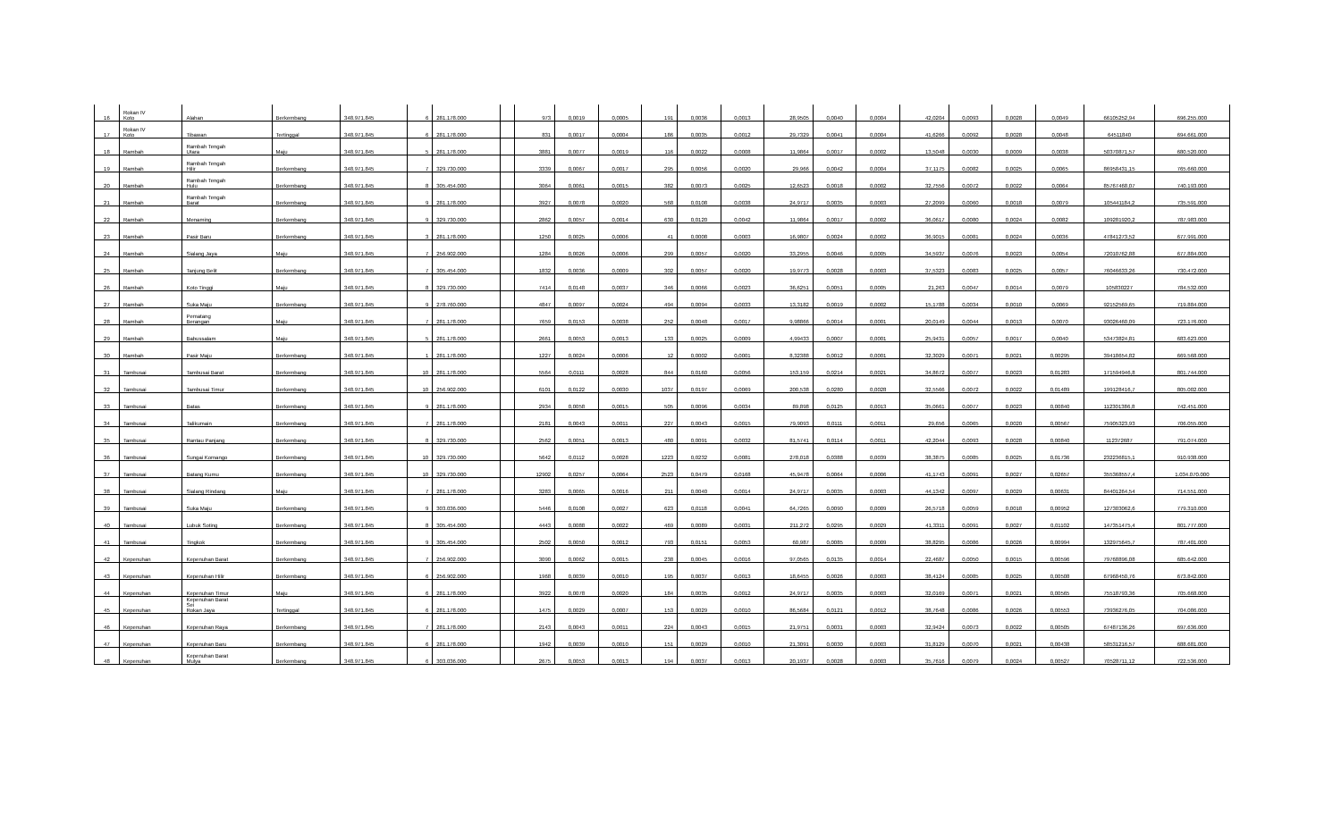| 16 | Rokan IV Koto | Alahan | Berkembang | 348.971.845 | 6 | 281.178.000 | | 973 | 0,0019 | 0,0005 | 191 | 0,0036 | 0,0013 | 28,9505 | 0,0040 | 0,0004 | 42,0204 | 0,0093 | 0,0028 | 0,0049 | 66105252,94 | 696.255.000 |
| 17 | Rokan IV Koto | Tibawan | Tertinggal | 348.971.845 | 6 | 281.178.000 | | 831 | 0,0017 | 0,0004 | 186 | 0,0035 | 0,0012 | 29,7329 | 0,0041 | 0,0004 | 41,6266 | 0,0092 | 0,0028 | 0,0048 | 64511840 | 694.661.000 |
| 18 | Rambah | Rambah Tengah Utara | Maju | 348.971.845 | 5 | 281.178.000 | | 3881 | 0,0077 | 0,0019 | 116 | 0,0022 | 0,0008 | 11,9864 | 0,0017 | 0,0002 | 13,5048 | 0,0030 | 0,0009 | 0,0038 | 50370871,57 | 680.520.000 |
| 19 | Rambah | Rambah Tengah Hilir | Berkembang | 348.971.845 | 7 | 329.730.000 | | 3339 | 0,0067 | 0,0017 | 295 | 0,0056 | 0,0020 | 29,966 | 0,0042 | 0,0004 | 37,1175 | 0,0082 | 0,0025 | 0,0065 | 86958431,15 | 765.660.000 |
| 20 | Rambah | Rambah Tengah Hulu | Berkembang | 348.971.845 | 8 | 305.454.000 | | 3064 | 0,0061 | 0,0015 | 382 | 0,0073 | 0,0025 | 12,6523 | 0,0018 | 0,0002 | 32,7556 | 0,0072 | 0,0022 | 0,0064 | 85767468,07 | 740.193.000 |
| 21 | Rambah | Rambah Tengah Barat | Berkembang | 348.971.845 | 9 | 281.178.000 | | 3927 | 0,0078 | 0,0020 | 568 | 0,0108 | 0,0038 | 24,9717 | 0,0035 | 0,0003 | 27,2099 | 0,0060 | 0,0018 | 0,0079 | 105441184,2 | 735.591.000 |
| 22 | Rambah | Menaming | Berkembang | 348.971.845 | 9 | 329.730.000 | | 2862 | 0,0057 | 0,0014 | 630 | 0,0120 | 0,0042 | 11,9864 | 0,0017 | 0,0002 | 36,0617 | 0,0080 | 0,0024 | 0,0082 | 109281920,2 | 787.983.000 |
| 23 | Rambah | Pasir Baru | Berkembang | 348.971.845 | 3 | 281.178.000 | | 1250 | 0,0025 | 0,0006 | 41 | 0,0008 | 0,0003 | 16,9807 | 0,0024 | 0,0002 | 36,9015 | 0,0081 | 0,0024 | 0,0036 | 47841273,52 | 677.991.000 |
| 24 | Rambah | Sialang Jaya | Maju | 348.971.845 | 7 | 256.902.000 | | 1284 | 0,0026 | 0,0006 | 299 | 0,0057 | 0,0020 | 33,2955 | 0,0046 | 0,0005 | 34,5937 | 0,0076 | 0,0023 | 0,0054 | 72010762,88 | 677.884.000 |
| 25 | Rambah | Tanjung Belit | Berkembang | 348.971.845 | 7 | 305.454.000 | | 1832 | 0,0036 | 0,0009 | 302 | 0,0057 | 0,0020 | 19,9773 | 0,0028 | 0,0003 | 37,5323 | 0,0083 | 0,0025 | 0,0057 | 76046633,26 | 730.472.000 |
| 26 | Rambah | Koto Tinggi | Maju | 348.971.845 | 8 | 329.730.000 | | 7414 | 0,0148 | 0,0037 | 346 | 0,0066 | 0,0023 | 36,6251 | 0,0051 | 0,0005 | 21,263 | 0,0047 | 0,0014 | 0,0079 | 105830227 | 784.532.000 |
| 27 | Rambah | Suka Maju | Berkembang | 348.971.845 | 9 | 278.760.000 | | 4847 | 0,0097 | 0,0024 | 494 | 0,0094 | 0,0033 | 13,3182 | 0,0019 | 0,0002 | 15,1788 | 0,0034 | 0,0010 | 0,0069 | 92152569,65 | 719.884.000 |
| 28 | Rambah | Pematang Berangan | Maju | 348.971.845 | 7 | 281.178.000 | | 7659 | 0,0153 | 0,0038 | 252 | 0,0048 | 0,0017 | 9,98866 | 0,0014 | 0,0001 | 20,0149 | 0,0044 | 0,0013 | 0,0070 | 93026460,09 | 723.176.000 |
| 29 | Rambah | Babussalam | Maju | 348.971.845 | 5 | 281.178.000 | | 2661 | 0,0053 | 0,0013 | 133 | 0,0025 | 0,0009 | 4,99433 | 0,0007 | 0,0001 | 25,9431 | 0,0057 | 0,0017 | 0,0040 | 53473824,81 | 683.623.000 |
| 30 | Rambah | Pasir Maju | Berkembang | 348.971.845 | 1 | 281.178.000 | | 1227 | 0,0024 | 0,0006 | 12 | 0,0002 | 0,0001 | 8,32388 | 0,0012 | 0,0001 | 32,3029 | 0,0071 | 0,0021 | 0,00295 | 39418654,82 | 669.568.000 |
| 31 | Tambusai | Tambusai Barat | Berkembang | 348.971.845 | 10 | 281.178.000 | | 5564 | 0,0111 | 0,0028 | 844 | 0,0160 | 0,0056 | 153,159 | 0,0214 | 0,0021 | 34,8672 | 0,0077 | 0,0023 | 0,01283 | 171594946,8 | 801.744.000 |
| 32 | Tambusai | Tambusai Timur | Berkembang | 348.971.845 | 10 | 256.902.000 | | 6101 | 0,0122 | 0,0030 | 1037 | 0,0197 | 0,0069 | 200,538 | 0,0280 | 0,0028 | 32,5566 | 0,0072 | 0,0022 | 0,01489 | 199128416,7 | 805.002.000 |
| 33 | Tambusai | Batas | Berkembang | 348.971.845 | 9 | 281.178.000 | | 2934 | 0,0058 | 0,0015 | 505 | 0,0096 | 0,0034 | 89,898 | 0,0125 | 0,0013 | 35,0661 | 0,0077 | 0,0023 | 0,00840 | 112301386,8 | 742.451.000 |
| 34 | Tambusai | Talikumain | Berkembang | 348.971.845 | 7 | 281.178.000 | | 2181 | 0,0043 | 0,0011 | 227 | 0,0043 | 0,0015 | 79,9093 | 0,0111 | 0,0011 | 29,656 | 0,0065 | 0,0020 | 0,00567 | 75905323,93 | 706.055.000 |
| 35 | Tambusai | Rantau Panjang | Berkembang | 348.971.845 | 8 | 329.730.000 | | 2562 | 0,0051 | 0,0013 | 480 | 0,0091 | 0,0032 | 81,5741 | 0,0114 | 0,0011 | 42,2044 | 0,0093 | 0,0028 | 0,00840 | 112372687 | 791.074.000 |
| 36 | Tambusai | Sungai Komango | Berkembang | 348.971.845 | 10 | 329.730.000 | | 5642 | 0,0112 | 0,0028 | 1223 | 0,0232 | 0,0081 | 278,018 | 0,0388 | 0,0039 | 38,3875 | 0,0085 | 0,0025 | 0,01736 | 232236815,1 | 910.938.000 |
| 37 | Tambusai | Batang Kumu | Berkembang | 348.971.845 | 10 | 329.730.000 | | 12902 | 0,0257 | 0,0064 | 2523 | 0,0479 | 0,0168 | 45,9478 | 0,0064 | 0,0006 | 41,1743 | 0,0091 | 0,0027 | 0,02657 | 355368557,4 | 1.034.070.000 |
| 38 | Tambusai | Sialang Rindang | Maju | 348.971.845 | 7 | 281.178.000 | | 3283 | 0,0065 | 0,0016 | 211 | 0,0040 | 0,0014 | 24,9717 | 0,0035 | 0,0003 | 44,1342 | 0,0097 | 0,0029 | 0,00631 | 84401264,54 | 714.551.000 |
| 39 | Tambusai | Suka Maju | Berkembang | 348.971.845 | 9 | 303.036.000 | | 5446 | 0,0108 | 0,0027 | 623 | 0,0118 | 0,0041 | 64,7265 | 0,0090 | 0,0009 | 26,5718 | 0,0059 | 0,0018 | 0,00952 | 127303062,6 | 779.310.000 |
| 40 | Tambusai | Lubuk Soting | Berkembang | 348.971.845 | 8 | 305.454.000 | | 4443 | 0,0088 | 0,0022 | 469 | 0,0089 | 0,0031 | 211,272 | 0,0295 | 0,0029 | 41,3311 | 0,0091 | 0,0027 | 0,01102 | 147351475,4 | 801.777.000 |
| 41 | Tambusai | Tingkok | Berkembang | 348.971.845 | 9 | 305.454.000 | | 2502 | 0,0050 | 0,0012 | 793 | 0,0151 | 0,0053 | 60,987 | 0,0085 | 0,0009 | 38,8295 | 0,0086 | 0,0026 | 0,00994 | 132975645,7 | 787.401.000 |
| 42 | Kepenuhan | Kepenuhan Barat | Berkembang | 348.971.845 | 7 | 256.902.000 | | 3090 | 0,0062 | 0,0015 | 238 | 0,0045 | 0,0016 | 97,0565 | 0,0135 | 0,0014 | 22,4687 | 0,0050 | 0,0015 | 0,00596 | 79768896,08 | 685.642.000 |
| 43 | Kepenuhan | Kepenuhan Hilir | Berkembang | 348.971.845 | 6 | 256.902.000 | | 1968 | 0,0039 | 0,0010 | 195 | 0,0037 | 0,0013 | 18,6455 | 0,0026 | 0,0003 | 38,4124 | 0,0085 | 0,0025 | 0,00508 | 67968450,76 | 673.842.000 |
| 44 | Kepenuhan | Kepenuhan Timur | Maju | 348.971.845 | 6 | 281.178.000 | | 3922 | 0,0078 | 0,0020 | 184 | 0,0035 | 0,0012 | 24,9717 | 0,0035 | 0,0003 | 32,0169 | 0,0071 | 0,0021 | 0,00565 | 75518793,36 | 705.668.000 |
| 45 | Kepenuhan | Kepenuhan Barat Sei Rokan Jaya | Tertinggal | 348.971.845 | 6 | 281.178.000 | | 1475 | 0,0029 | 0,0007 | 153 | 0,0029 | 0,0010 | 86,5684 | 0,0121 | 0,0012 | 38,7648 | 0,0086 | 0,0026 | 0,00553 | 73936276,05 | 704.086.000 |
| 46 | Kepenuhan | Kepenuhan Raya | Berkembang | 348.971.845 | 7 | 281.178.000 | | 2143 | 0,0043 | 0,0011 | 224 | 0,0043 | 0,0015 | 21,9751 | 0,0031 | 0,0003 | 32,9424 | 0,0073 | 0,0022 | 0,00505 | 67487136,26 | 697.636.000 |
| 47 | Kepenuhan | Kepenuhan Baru | Berkembang | 348.971.845 | 6 | 281.178.000 | | 1942 | 0,0039 | 0,0010 | 151 | 0,0029 | 0,0010 | 21,3091 | 0,0030 | 0,0003 | 31,8129 | 0,0070 | 0,0021 | 0,00438 | 58531216,57 | 688.681.000 |
| 48 | Kepenuhan | Kepenuhan Barat Mulya | Berkembang | 348.971.845 | 6 | 303.036.000 | | 2675 | 0,0053 | 0,0013 | 194 | 0,0037 | 0,0013 | 20,1937 | 0,0028 | 0,0003 | 35,7616 | 0,0079 | 0,0024 | 0,00527 | 70528711,12 | 722.536.000 |